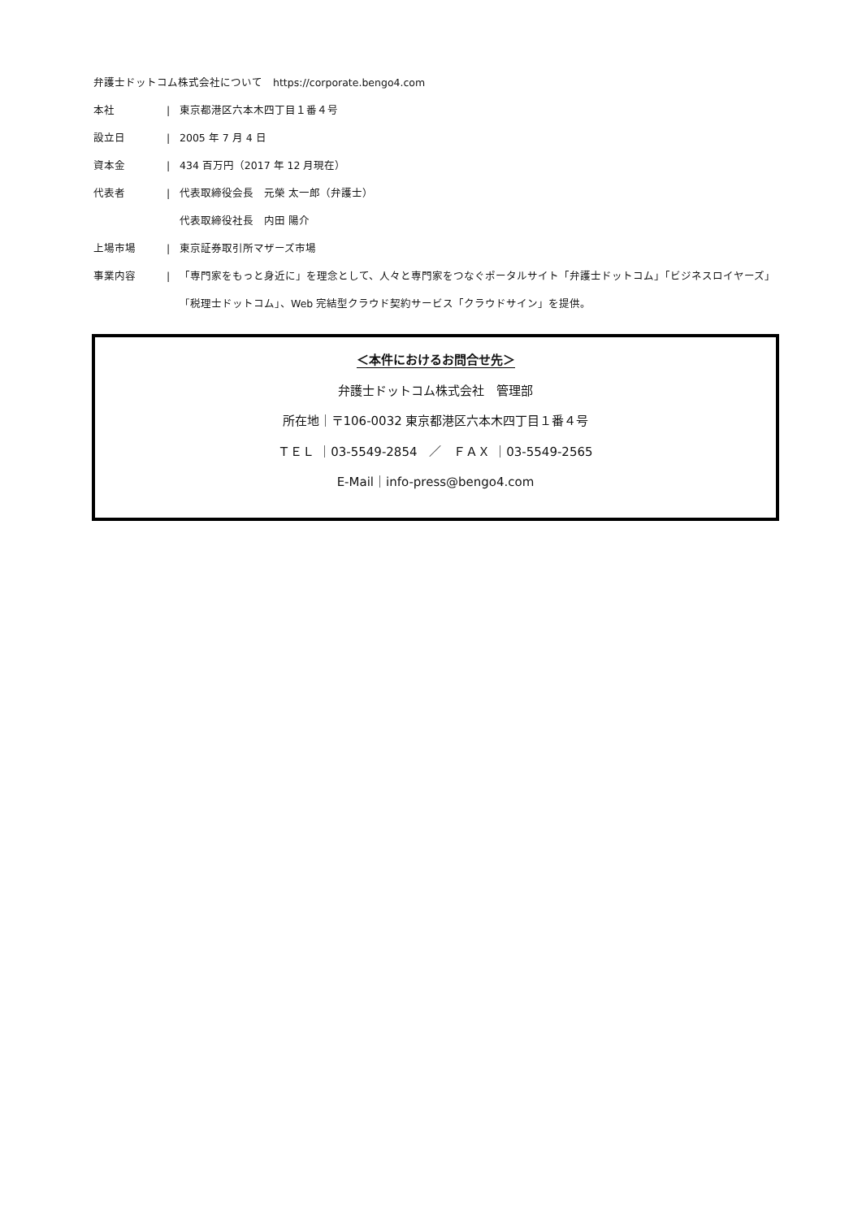弁護士ドットコム株式会社について　https://corporate.bengo4.com
本社 | 東京都港区六本木四丁目１番４号
設立日 | 2005 年 7 月 4 日
資本金 | 434 百万円（2017 年 12 月現在）
代表者 | 代表取締役会長　元榮 太一郎（弁護士）
代表取締役社長　内田 陽介
上場市場 | 東京証券取引所マザーズ市場
事業内容 |
「専門家をもっと身近に」を理念として、人々と専門家をつなぐポータルサイト「弁護士ドットコム」「ビジネスロイヤーズ」「税理士ドットコム」、Web 完結型クラウド契約サービス「クラウドサイン」を提供。
＜本件におけるお問合せ先＞
弁護士ドットコム株式会社　管理部
所在地｜〒106-0032 東京都港区六本木四丁目１番４号
ＴＥＬ ｜03-5549-2854　／　ＦＡＸ ｜03-5549-2565
E-Mail｜info-press@bengo4.com